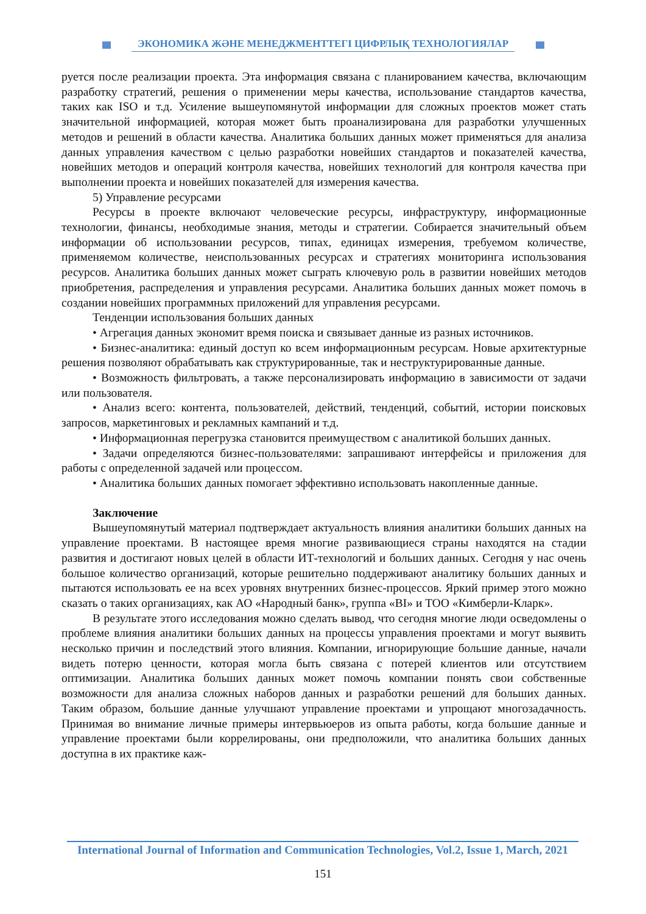ЭКОНОМИКА ЖӘНЕ МЕНЕДЖМЕНТТЕГІ ЦИФРЛЫҚ ТЕХНОЛОГИЯЛАР
руется после реализации проекта. Эта информация связана с планированием качества, включающим разработку стратегий, решения о применении меры качества, использование стандартов качества, таких как ISO и т.д. Усиление вышеупомянутой информации для сложных проектов может стать значительной информацией, которая может быть проанализирована для разработки улучшенных методов и решений в области качества. Аналитика больших данных может применяться для анализа данных управления качеством с целью разработки новейших стандартов и показателей качества, новейших методов и операций контроля качества, новейших технологий для контроля качества при выполнении проекта и новейших показателей для измерения качества.
5) Управление ресурсами
Ресурсы в проекте включают человеческие ресурсы, инфраструктуру, информационные технологии, финансы, необходимые знания, методы и стратегии. Собирается значительный объем информации об использовании ресурсов, типах, единицах измерения, требуемом количестве, применяемом количестве, неиспользованных ресурсах и стратегиях мониторинга использования ресурсов. Аналитика больших данных может сыграть ключевую роль в развитии новейших методов приобретения, распределения и управления ресурсами. Аналитика больших данных может помочь в создании новейших программных приложений для управления ресурсами.
Тенденции использования больших данных
• Агрегация данных экономит время поиска и связывает данные из разных источников.
• Бизнес-аналитика: единый доступ ко всем информационным ресурсам. Новые архитектурные решения позволяют обрабатывать как структурированные, так и неструктурированные данные.
• Возможность фильтровать, а также персонализировать информацию в зависимости от задачи или пользователя.
• Анализ всего: контента, пользователей, действий, тенденций, событий, истории поисковых запросов, маркетинговых и рекламных кампаний и т.д.
• Информационная перегрузка становится преимуществом с аналитикой больших данных.
• Задачи определяются бизнес-пользователями: запрашивают интерфейсы и приложения для работы с определенной задачей или процессом.
• Аналитика больших данных помогает эффективно использовать накопленные данные.
Заключение
Вышеупомянутый материал подтверждает актуальность влияния аналитики больших данных на управление проектами. В настоящее время многие развивающиеся страны находятся на стадии развития и достигают новых целей в области ИТ-технологий и больших данных. Сегодня у нас очень большое количество организаций, которые решительно поддерживают аналитику больших данных и пытаются использовать ее на всех уровнях внутренних бизнес-процессов. Яркий пример этого можно сказать о таких организациях, как АО «Народный банк», группа «BI» и ТОО «Кимберли-Кларк».
В результате этого исследования можно сделать вывод, что сегодня многие люди осведомлены о проблеме влияния аналитики больших данных на процессы управления проектами и могут выявить несколько причин и последствий этого влияния. Компании, игнорирующие большие данные, начали видеть потерю ценности, которая могла быть связана с потерей клиентов или отсутствием оптимизации. Аналитика больших данных может помочь компании понять свои собственные возможности для анализа сложных наборов данных и разработки решений для больших данных. Таким образом, большие данные улучшают управление проектами и упрощают многозадачность. Принимая во внимание личные примеры интервьюеров из опыта работы, когда большие данные и управление проектами были коррелированы, они предположили, что аналитика больших данных доступна в их практике каж-
International Journal of Information and Communication Technologies, Vol.2, Issue 1, March, 2021
151